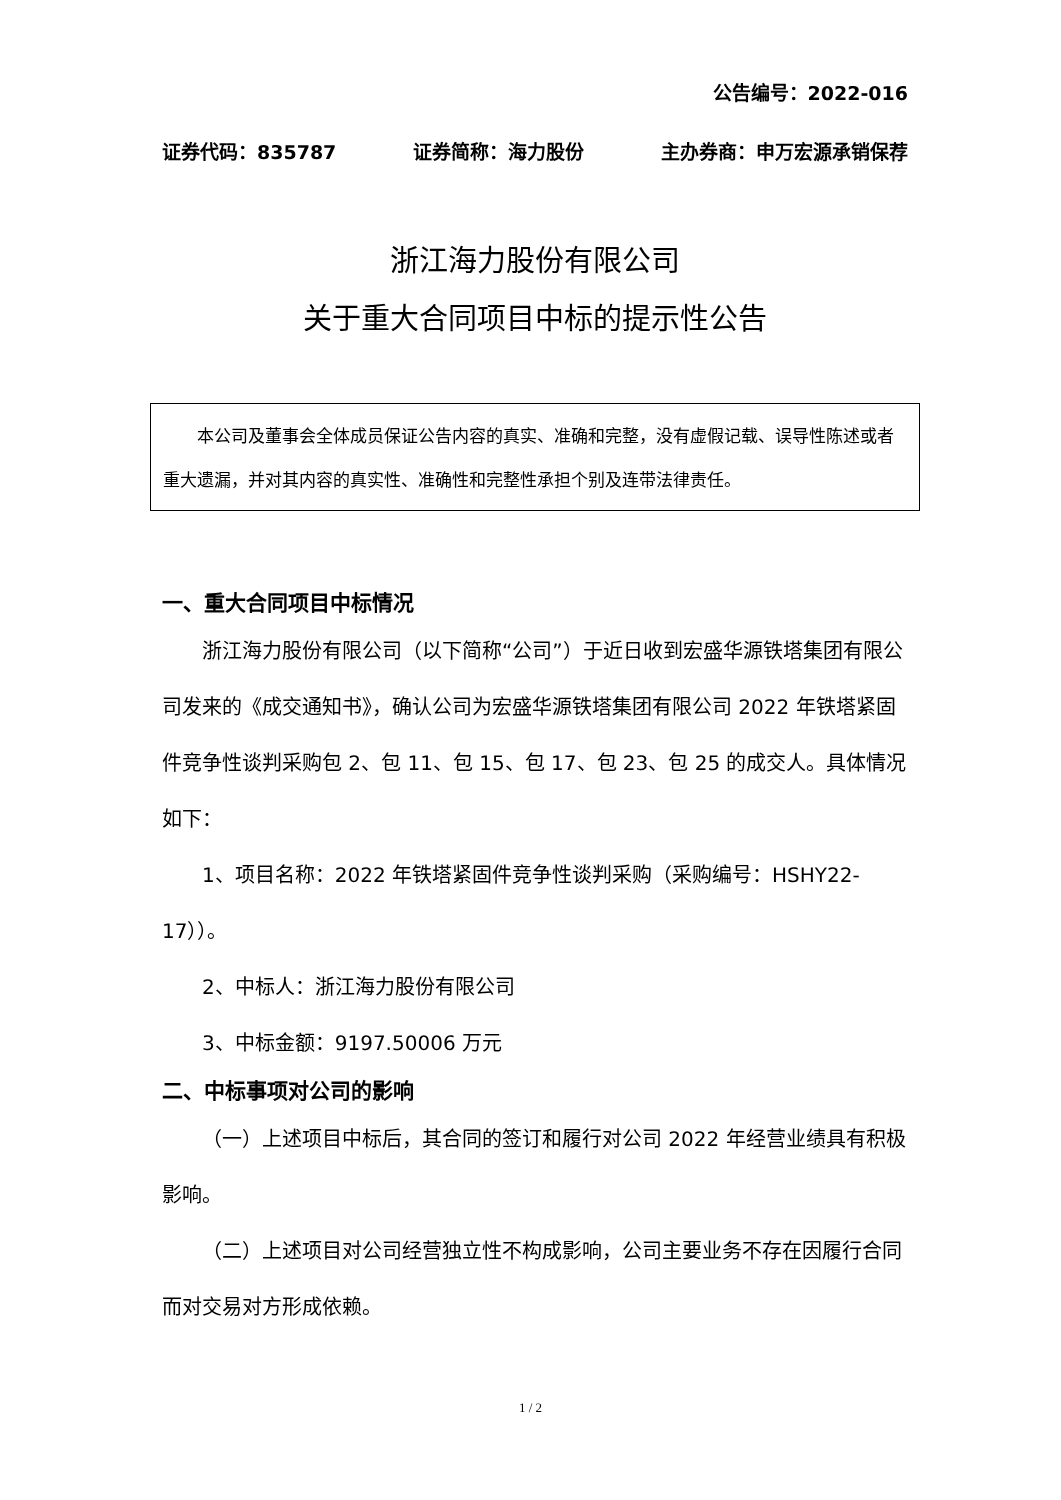公告编号：2022-016
证券代码：835787 证券简称：海力股份 主办券商：申万宏源承销保荐
浙江海力股份有限公司
关于重大合同项目中标的提示性公告
　　本公司及董事会全体成员保证公告内容的真实、准确和完整，没有虚假记载、误导性陈述或者重大遗漏，并对其内容的真实性、准确性和完整性承担个别及连带法律责任。
一、重大合同项目中标情况
浙江海力股份有限公司（以下简称“公司”）于近日收到宏盛华源铁塔集团有限公司发来的《成交通知书》，确认公司为宏盛华源铁塔集团有限公司 2022 年铁塔紧固件竞争性谈判采购包 2、包 11、包 15、包 17、包 23、包 25 的成交人。具体情况如下：
1、项目名称：2022 年铁塔紧固件竞争性谈判采购（采购编号：HSHY22-17））。
2、中标人：浙江海力股份有限公司
3、中标金额：9197.50006 万元
二、中标事项对公司的影响
（一）上述项目中标后，其合同的签订和履行对公司 2022 年经营业绩具有积极影响。
（二）上述项目对公司经营独立性不构成影响，公司主要业务不存在因履行合同而对交易对方形成依赖。
1 / 2